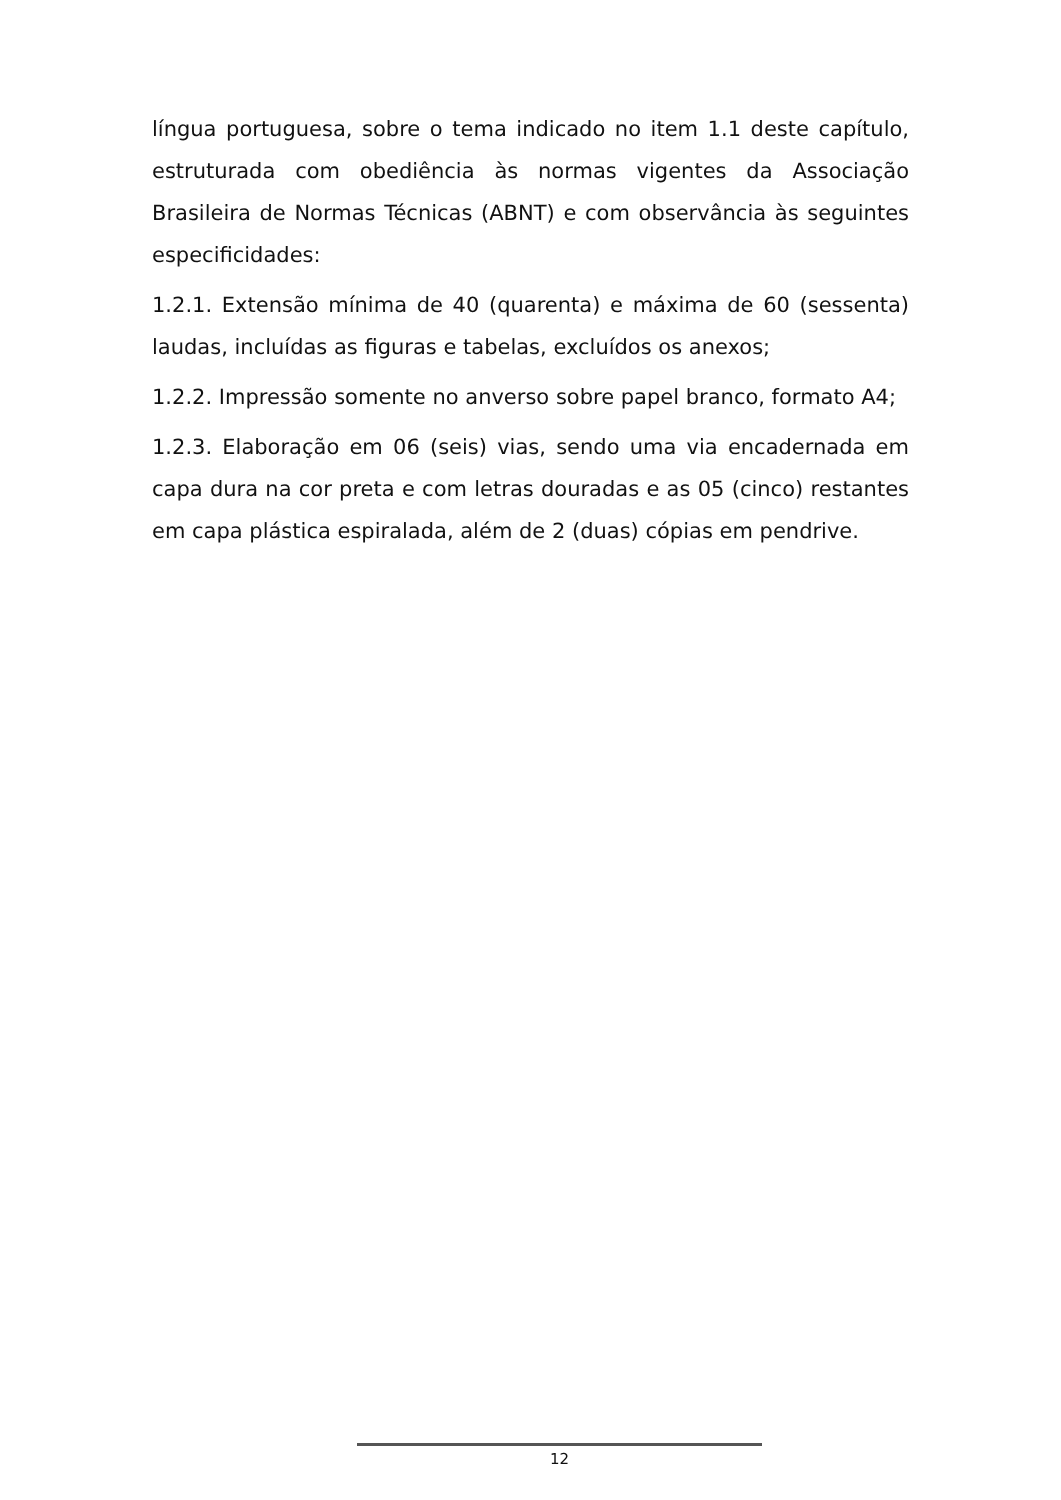língua portuguesa, sobre o tema indicado no item 1.1 deste capítulo, estruturada com obediência às normas vigentes da Associação Brasileira de Normas Técnicas (ABNT) e com observância às seguintes especificidades:
1.2.1. Extensão mínima de 40 (quarenta) e máxima de 60 (sessenta) laudas, incluídas as figuras e tabelas, excluídos os anexos;
1.2.2. Impressão somente no anverso sobre papel branco, formato A4;
1.2.3. Elaboração em 06 (seis) vias, sendo uma via encadernada em capa dura na cor preta e com letras douradas e as 05 (cinco) restantes em capa plástica espiralada, além de 2 (duas) cópias em pendrive.
12